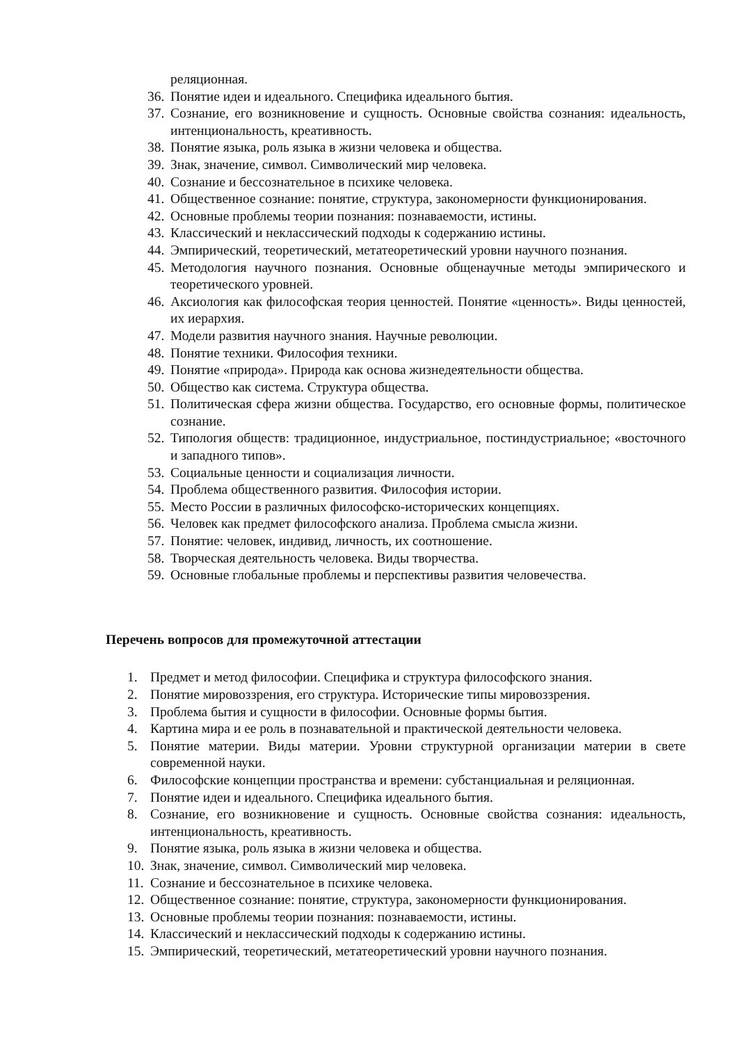реляционная.
36. Понятие идеи и идеального. Специфика идеального бытия.
37. Сознание, его возникновение и сущность. Основные свойства сознания: идеальность, интенциональность, креативность.
38. Понятие языка, роль языка в жизни человека и общества.
39. Знак, значение, символ. Символический мир человека.
40. Сознание и бессознательное в психике человека.
41. Общественное сознание: понятие, структура, закономерности функционирования.
42. Основные проблемы теории познания: познаваемости, истины.
43. Классический и неклассический подходы к содержанию истины.
44. Эмпирический, теоретический, метатеоретический уровни научного познания.
45. Методология научного познания. Основные общенаучные методы эмпирического и теоретического уровней.
46. Аксиология как философская теория ценностей. Понятие «ценность». Виды ценностей, их иерархия.
47. Модели развития научного знания. Научные революции.
48. Понятие техники. Философия техники.
49. Понятие «природа». Природа как основа жизнедеятельности общества.
50. Общество как система. Структура общества.
51. Политическая сфера жизни общества. Государство, его основные формы, политическое сознание.
52. Типология обществ: традиционное, индустриальное, постиндустриальное; «восточного и западного типов».
53. Социальные ценности и социализация личности.
54. Проблема общественного развития. Философия истории.
55. Место России в различных философско-исторических концепциях.
56. Человек как предмет философского анализа. Проблема смысла жизни.
57. Понятие: человек, индивид, личность, их соотношение.
58. Творческая деятельность человека. Виды творчества.
59. Основные глобальные проблемы и перспективы развития человечества.
Перечень вопросов для промежуточной аттестации
1. Предмет и метод философии. Специфика и структура философского знания.
2. Понятие мировоззрения, его структура. Исторические типы мировоззрения.
3. Проблема бытия и сущности в философии. Основные формы бытия.
4. Картина мира и ее роль в познавательной и практической деятельности человека.
5. Понятие материи. Виды материи. Уровни структурной организации материи в свете современной науки.
6. Философские концепции пространства и времени: субстанциальная и реляционная.
7. Понятие идеи и идеального. Специфика идеального бытия.
8. Сознание, его возникновение и сущность. Основные свойства сознания: идеальность, интенциональность, креативность.
9. Понятие языка, роль языка в жизни человека и общества.
10. Знак, значение, символ. Символический мир человека.
11. Сознание и бессознательное в психике человека.
12. Общественное сознание: понятие, структура, закономерности функционирования.
13. Основные проблемы теории познания: познаваемости, истины.
14. Классический и неклассический подходы к содержанию истины.
15. Эмпирический, теоретический, метатеоретический уровни научного познания.